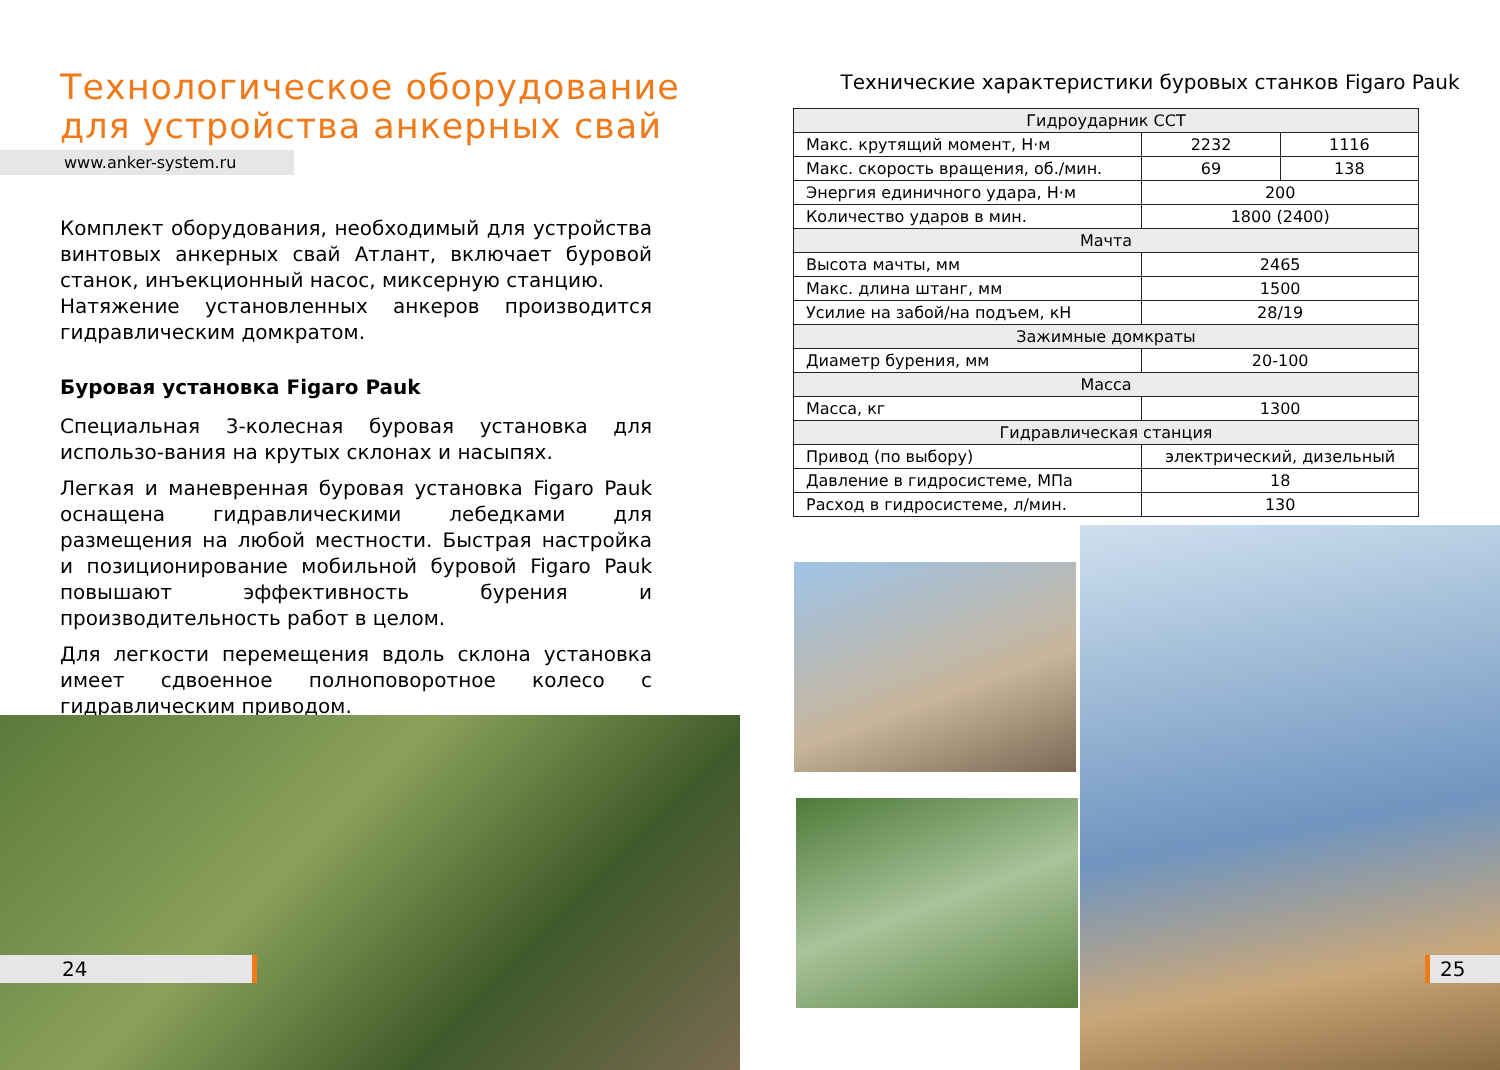Технологическое оборудование
для устройства анкерных свай
www.anker-system.ru
Комплект оборудования, необходимый для устройства винтовых анкерных свай Атлант, включает буровой станок, инъекционный насос, миксерную станцию.
Натяжение установленных анкеров производится гидравлическим домкратом.
Буровая установка Figaro Pauk
Специальная 3-колесная буровая установка для использо-вания на крутых склонах и насыпях.
Легкая и маневренная буровая установка Figaro Pauk оснащена гидравлическими лебедками для размещения на любой местности. Быстрая настройка и позиционирование мобильной буровой Figaro Pauk повышают эффективность бурения и производительность работ в целом.
Для легкости перемещения вдоль склона установка имеет сдвоенное полноповоротное колесо с гидравлическим приводом.
24
Технические характеристики буровых станков Figaro Pauk
| Гидроударник CCT | | |
| --- | --- | --- |
| Макс. крутящий момент, Н·м | 2232 | 1116 |
| Макс. скорость вращения, об./мин. | 69 | 138 |
| Энергия единичного удара, Н·м | 200 | |
| Количество ударов в мин. | 1800 (2400) | |
| Мачта | | |
| Высота мачты, мм | 2465 | |
| Макс. длина штанг, мм | 1500 | |
| Усилие на забой/на подъем, кН | 28/19 | |
| Зажимные домкраты | | |
| Диаметр бурения, мм | 20-100 | |
| Масса | | |
| Масса, кг | 1300 | |
| Гидравлическая станция | | |
| Привод (по выбору) | электрический, дизельный | |
| Давление в гидросистеме, МПа | 18 | |
| Расход в гидросистеме, л/мин. | 130 | |
25